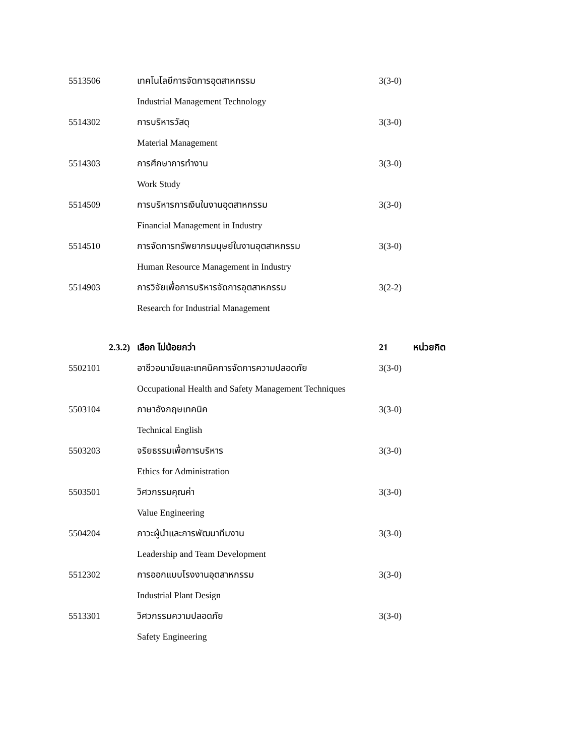5513506 เทคโนโลยีการจัดการอุตสาหกรรม 3(3-0)
Industrial Management Technology
5514302 การบริหารวัสดุ 3(3-0)
Material Management
5514303 การศึกษาการทำงาน 3(3-0)
Work Study
5514509 การบริหารการเงินในงานอุตสาหกรรม 3(3-0)
Financial Management in Industry
5514510 การจัดการทรัพยากรมนุษย์ในงานอุตสาหกรรม 3(3-0)
Human Resource Management in Industry
5514903 การวิจัยเพื่อการบริหารจัดการอุตสาหกรรม 3(2-2)
Research for Industrial Management
2.3.2) เลือก ไม่น้อยกว่า 21 หน่วยกิต
5502101 อาชีวอนามัยและเทคนิคการจัดการความปลอดภัย 3(3-0)
Occupational Health and Safety Management Techniques
5503104 ภาษาอังกฤษเทคนิค 3(3-0)
Technical English
5503203 จริยธรรมเพื่อการบริหาร 3(3-0)
Ethics for Administration
5503501 วิศวกรรมคุณค่า 3(3-0)
Value Engineering
5504204 ภาวะผู้นำและการพัฒนาทีมงาน 3(3-0)
Leadership and Team Development
5512302 การออกแบบโรงงานอุตสาหกรรม 3(3-0)
Industrial Plant Design
5513301 วิศวกรรมความปลอดภัย 3(3-0)
Safety Engineering